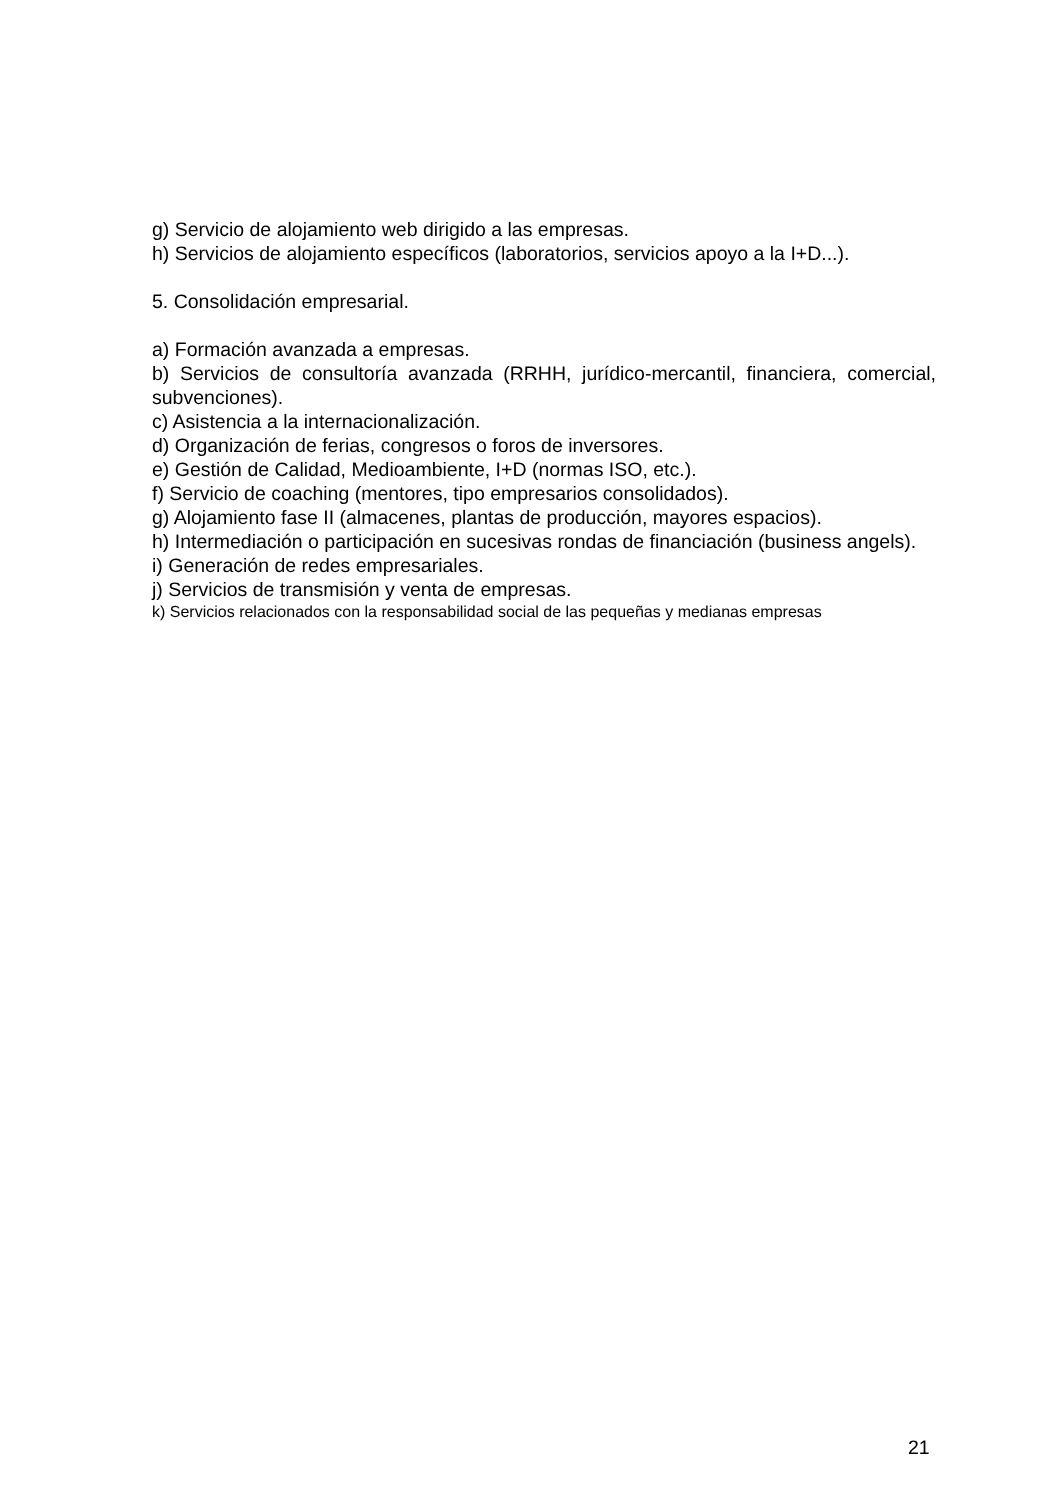g) Servicio de alojamiento web dirigido a las empresas.
h) Servicios de alojamiento específicos (laboratorios, servicios apoyo a la I+D...).
5. Consolidación empresarial.
a) Formación avanzada a empresas.
b) Servicios de consultoría avanzada (RRHH, jurídico-mercantil, financiera, comercial, subvenciones).
c) Asistencia a la internacionalización.
d) Organización de ferias, congresos o foros de inversores.
e) Gestión de Calidad, Medioambiente, I+D (normas ISO, etc.).
f) Servicio de coaching (mentores, tipo empresarios consolidados).
g) Alojamiento fase II (almacenes, plantas de producción, mayores espacios).
h) Intermediación o participación en sucesivas rondas de financiación (business angels).
i) Generación de redes empresariales.
j) Servicios de transmisión y venta de empresas.
k) Servicios relacionados con la responsabilidad social de las pequeñas y medianas empresas
21